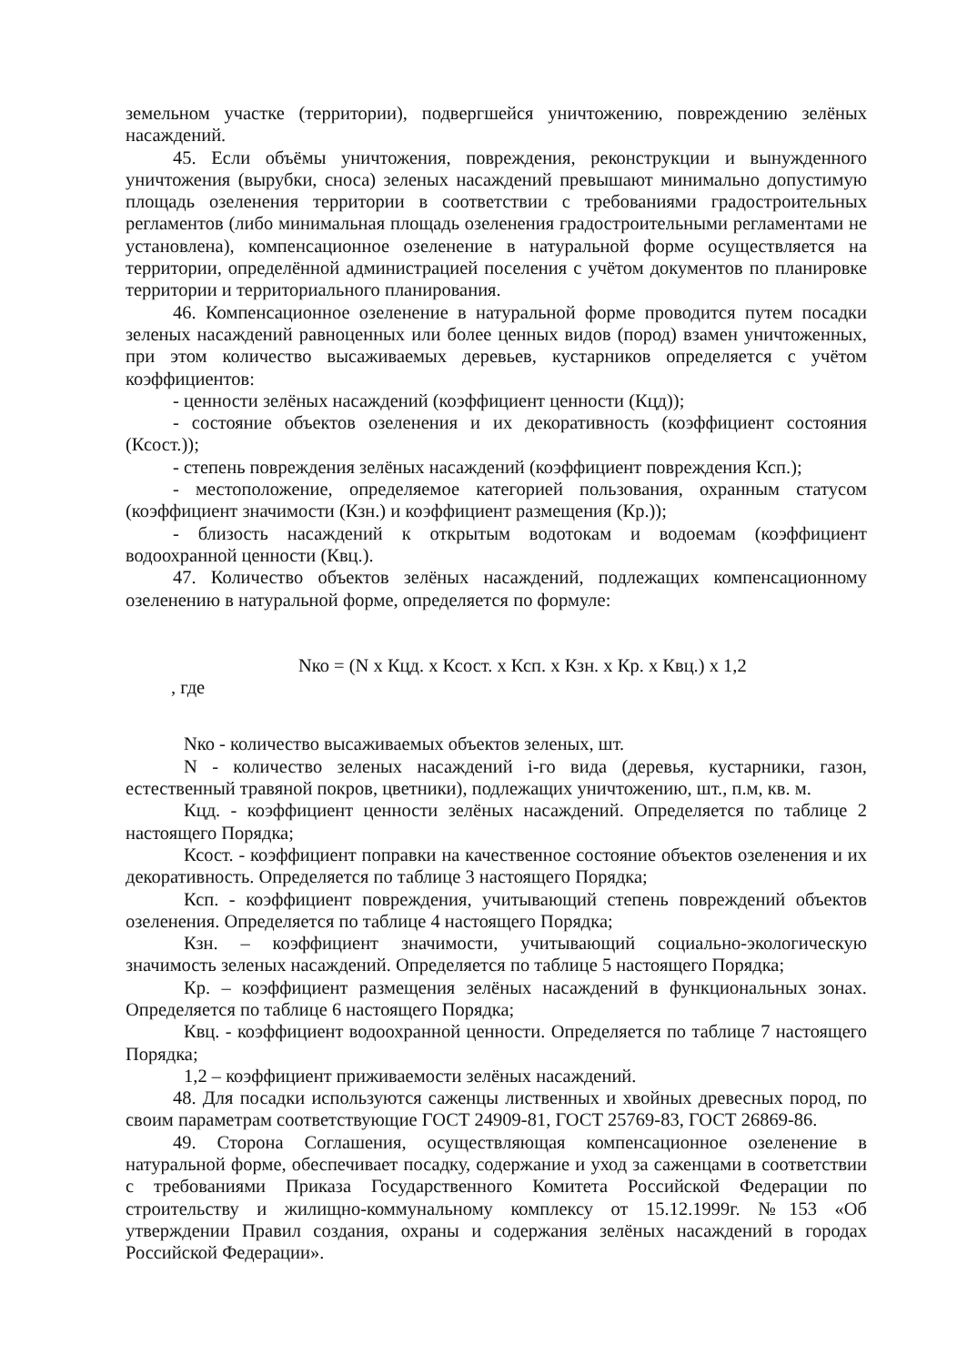земельном участке (территории), подвергшейся уничтожению, повреждению зелёных насаждений.
45. Если объёмы уничтожения, повреждения, реконструкции и вынужденного уничтожения (вырубки, сноса) зеленых насаждений превышают минимально допустимую площадь озеленения территории в соответствии с требованиями градостроительных регламентов (либо минимальная площадь озеленения градостроительными регламентами не установлена), компенсационное озеленение в натуральной форме осуществляется на территории, определённой администрацией поселения с учётом документов по планировке территории и территориального планирования.
46. Компенсационное озеленение в натуральной форме проводится путем посадки зеленых насаждений равноценных или более ценных видов (пород) взамен уничтоженных, при этом количество высаживаемых деревьев, кустарников определяется с учётом коэффициентов:
- ценности зелёных насаждений (коэффициент ценности (Кцд));
- состояние объектов озеленения и их декоративность (коэффициент состояния (Ксост.));
- степень повреждения зелёных насаждений (коэффициент повреждения Ксп.);
- местоположение, определяемое категорией пользования, охранным статусом (коэффициент значимости (Кзн.) и коэффициент размещения (Кр.));
- близость насаждений к открытым водотокам и водоемам (коэффициент водоохранной ценности (Квц.).
47. Количество объектов зелёных насаждений, подлежащих компенсационному озеленению в натуральной форме, определяется по формуле:
Nко = (N x Кцд. x Ксост. x Ксп. x Кзн. x Кр. x Квц.) x 1,2
, где
Nко - количество высаживаемых объектов зеленых, шт.
N - количество зеленых насаждений i-го вида (деревья, кустарники, газон, естественный травяной покров, цветники), подлежащих уничтожению, шт., п.м, кв. м.
Кцд. - коэффициент ценности зелёных насаждений. Определяется по таблице 2 настоящего Порядка;
Ксост. - коэффициент поправки на качественное состояние объектов озеленения и их декоративность. Определяется по таблице 3 настоящего Порядка;
Ксп. - коэффициент повреждения, учитывающий степень повреждений объектов озеленения. Определяется по таблице 4 настоящего Порядка;
Кзн. – коэффициент значимости, учитывающий социально-экологическую значимость зеленых насаждений. Определяется по таблице 5 настоящего Порядка;
Кр. – коэффициент размещения зелёных насаждений в функциональных зонах. Определяется по таблице 6 настоящего Порядка;
Квц. - коэффициент водоохранной ценности. Определяется по таблице 7 настоящего Порядка;
1,2 – коэффициент приживаемости зелёных насаждений.
48. Для посадки используются саженцы лиственных и хвойных древесных пород, по своим параметрам соответствующие ГОСТ 24909-81, ГОСТ 25769-83, ГОСТ 26869-86.
49. Сторона Соглашения, осуществляющая компенсационное озеленение в натуральной форме, обеспечивает посадку, содержание и уход за саженцами в соответствии с требованиями Приказа Государственного Комитета Российской Федерации по строительству и жилищно-коммунальному комплексу от 15.12.1999г. №153 «Об утверждении Правил создания, охраны и содержания зелёных насаждений в городах Российской Федерации».